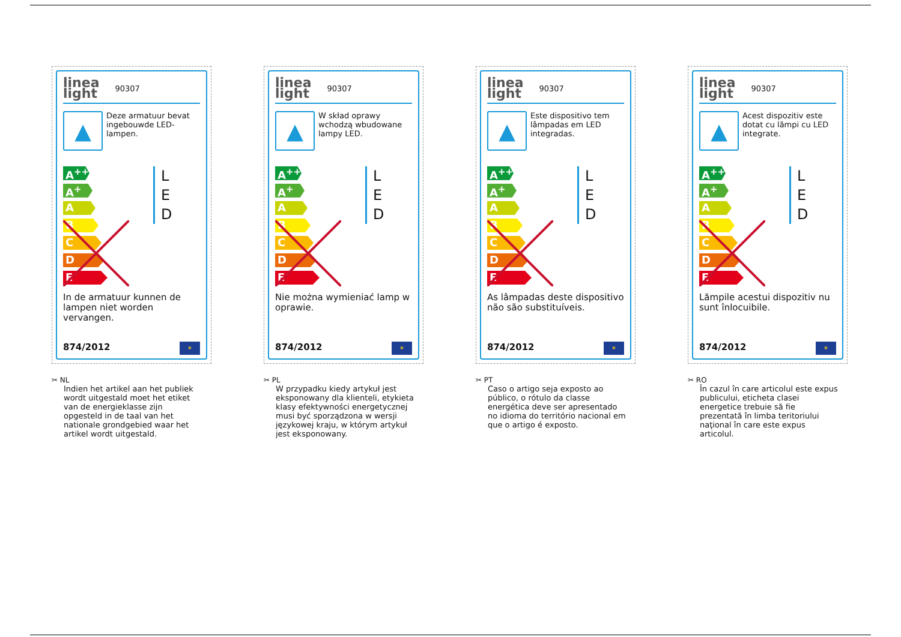linea
light
90307
▲
Deze armatuur bevat ingebouwde LED-lampen.
A<sup>++</sup>
A<sup>+</sup>
A
B
C
D
E
L
E
D
In de armatuur kunnen de lampen niet worden vervangen.
874/2012 ✶
✂ NL
Indien het artikel aan het publiek wordt uitgestald moet het etiket van de energieklasse zijn opgesteld in de taal van het nationale grondgebied waar het artikel wordt uitgestald.
linea
light
90307
▲
W skład oprawy wchodzą wbudowane lampy LED.
A<sup>++</sup>
A<sup>+</sup>
A
B
C
D
E
L
E
D
Nie można wymieniać lamp w oprawie.
874/2012 ✶
✂ PL
W przypadku kiedy artykuł jest eksponowany dla klienteli, etykieta klasy efektywności energetycznej musi być sporządzona w wersji językowej kraju, w którym artykuł jest eksponowany.
linea
light
90307
▲
Este dispositivo tem lâmpadas em LED integradas.
A<sup>++</sup>
A<sup>+</sup>
A
B
C
D
E
L
E
D
As lâmpadas deste dispositivo não são substituíveis.
874/2012 ✶
✂ PT
Caso o artigo seja exposto ao público, o rótulo da classe energética deve ser apresentado no idioma do território nacional em que o artigo é exposto.
linea
light
90307
▲
Acest dispozitiv este dotat cu lămpi cu LED integrate.
A<sup>++</sup>
A<sup>+</sup>
A
B
C
D
E
L
E
D
Lămpile acestui dispozitiv nu sunt înlocuibile.
874/2012 ✶
✂ RO
În cazul în care articolul este expus publicului, eticheta clasei energetice trebuie să fie prezentată în limba teritoriului naţional în care este expus articolul.